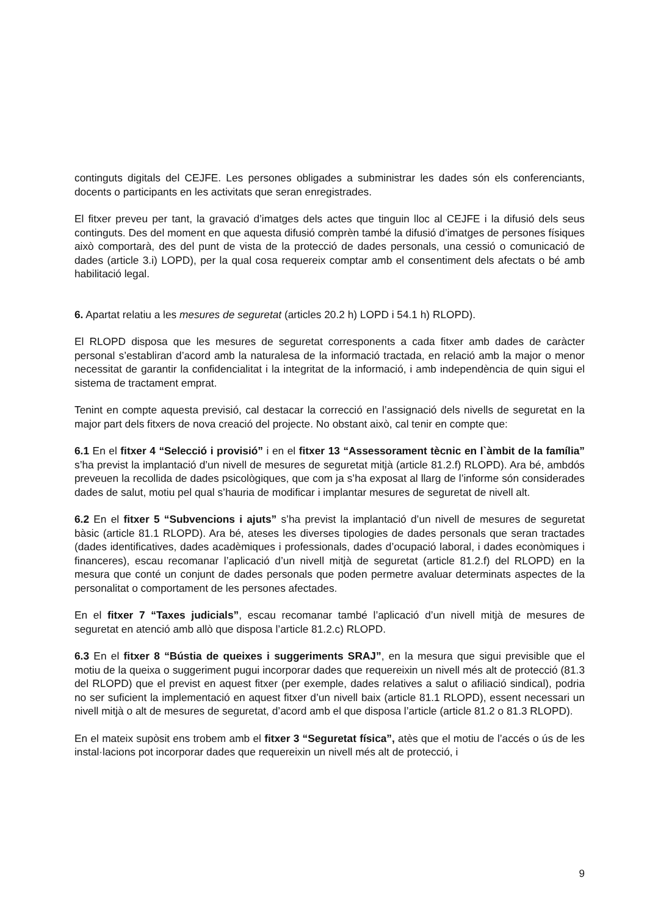continguts digitals del CEJFE. Les persones obligades a subministrar les dades són els conferenciants, docents o participants en les activitats que seran enregistrades.
El fitxer preveu per tant, la gravació d’imatges dels actes que tinguin lloc al CEJFE i la difusió dels seus continguts. Des del moment en que aquesta difusió comprèn també la difusió d’imatges de persones físiques això comportarà, des del punt de vista de la protecció de dades personals, una cessió o comunicació de dades (article 3.i) LOPD), per la qual cosa requereix comptar amb el consentiment dels afectats o bé amb habilitació legal.
6. Apartat relatiu a les mesures de seguretat (articles 20.2 h) LOPD i 54.1 h) RLOPD).
El RLOPD disposa que les mesures de seguretat corresponents a cada fitxer amb dades de caràcter personal s’establiran d’acord amb la naturalesa de la informació tractada, en relació amb la major o menor necessitat de garantir la confidencialitat i la integritat de la informació, i amb independència de quin sigui el sistema de tractament emprat.
Tenint en compte aquesta previsió, cal destacar la correcció en l’assignació dels nivells de seguretat en la major part dels fitxers de nova creació del projecte. No obstant això, cal tenir en compte que:
6.1 En el fitxer 4 “Selecció i provisió” i en el fitxer 13 “Assessorament tècnic en l`àmbit de la família” s’ha previst la implantació d’un nivell de mesures de seguretat mitjà (article 81.2.f) RLOPD). Ara bé, ambdós preveuen la recollida de dades psicològiques, que com ja s’ha exposat al llarg de l’informe són considerades dades de salut, motiu pel qual s’hauria de modificar i implantar mesures de seguretat de nivell alt.
6.2 En el fitxer 5 “Subvencions i ajuts” s’ha previst la implantació d’un nivell de mesures de seguretat bàsic (article 81.1 RLOPD). Ara bé, ateses les diverses tipologies de dades personals que seran tractades (dades identificatives, dades acadèmiques i professionals, dades d’ocupació laboral, i dades econòmiques i financeres), escau recomanar l’aplicació d’un nivell mitjà de seguretat (article 81.2.f) del RLOPD) en la mesura que conté un conjunt de dades personals que poden permetre avaluar determinats aspectes de la personalitat o comportament de les persones afectades.
En el fitxer 7 “Taxes judicials”, escau recomanar també l’aplicació d’un nivell mitjà de mesures de seguretat en atenció amb allò que disposa l’article 81.2.c) RLOPD.
6.3 En el fitxer 8 “Bústia de queixes i suggeriments SRAJ”, en la mesura que sigui previsible que el motiu de la queixa o suggeriment pugui incorporar dades que requereixin un nivell més alt de protecció (81.3 del RLOPD) que el previst en aquest fitxer (per exemple, dades relatives a salut o afiliació sindical), podria no ser suficient la implementació en aquest fitxer d’un nivell baix (article 81.1 RLOPD), essent necessari un nivell mitjà o alt de mesures de seguretat, d’acord amb el que disposa l’article (article 81.2 o 81.3 RLOPD).
En el mateix supòsit ens trobem amb el fitxer 3 “Seguretat física”, atès que el motiu de l’accés o ús de les instal·lacions pot incorporar dades que requereixin un nivell més alt de protecció, i
9